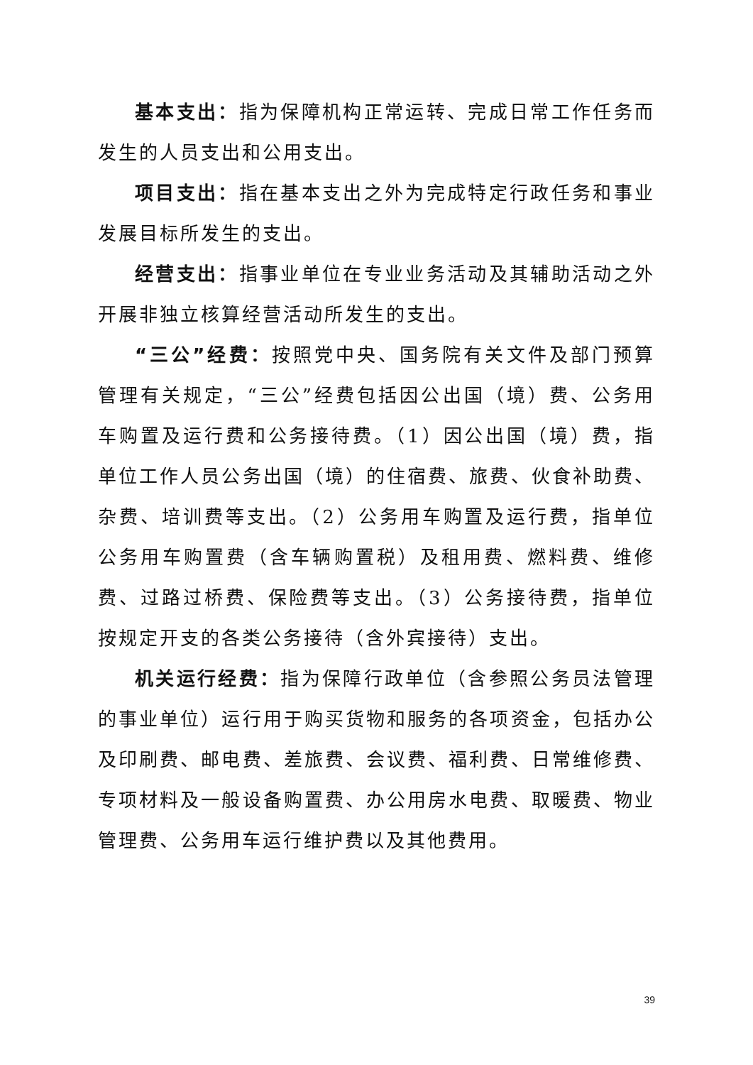基本支出：指为保障机构正常运转、完成日常工作任务而发生的人员支出和公用支出。
项目支出：指在基本支出之外为完成特定行政任务和事业发展目标所发生的支出。
经营支出：指事业单位在专业业务活动及其辅助活动之外开展非独立核算经营活动所发生的支出。
“三公”经费：按照党中央、国务院有关文件及部门预算管理有关规定，“三公”经费包括因公出国（境）费、公务用车购置及运行费和公务接待费。（1）因公出国（境）费，指单位工作人员公务出国（境）的住宿费、旅费、伙食补助费、杂费、培训费等支出。（2）公务用车购置及运行费，指单位公务用车购置费（含车辆购置税）及租用费、燃料费、维修费、过路过桥费、保险费等支出。（3）公务接待费，指单位按规定开支的各类公务接待（含外宾接待）支出。
机关运行经费：指为保障行政单位（含参照公务员法管理的事业单位）运行用于购买货物和服务的各项资金，包括办公及印刷费、邮电费、差旅费、会议费、福利费、日常维修费、专项材料及一般设备购置费、办公用房水电费、取暖费、物业管理费、公务用车运行维护费以及其他费用。
39